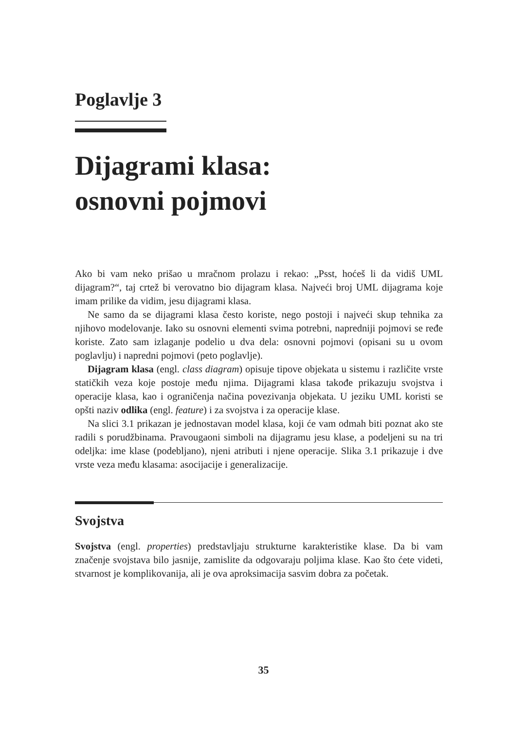Poglavlje 3
Dijagrami klasa:
osnovni pojmovi
Ako bi vam neko prišao u mračnom prolazu i rekao: „Psst, hoćeš li da vidiš UML dijagram?“, taj crtež bi verovatno bio dijagram klasa. Najveći broj UML dijagrama koje imam prilike da vidim, jesu dijagrami klasa.
Ne samo da se dijagrami klasa često koriste, nego postoji i najveći skup tehnika za njihovo modelovanje. Iako su osnovni elementi svima potrebni, napredniji pojmovi se ređe koriste. Zato sam izlaganje podelio u dva dela: osnovni pojmovi (opisani su u ovom poglavlju) i napredni pojmovi (peto poglavlje).
Dijagram klasa (engl. class diagram) opisuje tipove objekata u sistemu i različite vrste statičkih veza koje postoje među njima. Dijagrami klasa takođe prikazuju svojstva i operacije klasa, kao i ograničenja načina povezivanja objekata. U jeziku UML koristi se opšti naziv odlika (engl. feature) i za svojstva i za operacije klase.
Na slici 3.1 prikazan je jednostavan model klasa, koji će vam odmah biti poznat ako ste radili s porudžbinama. Pravougaoni simboli na dijagramu jesu klase, a podeljeni su na tri odeljka: ime klase (podebljano), njeni atributi i njene operacije. Slika 3.1 prikazuje i dve vrste veza među klasama: asocijacije i generalizacije.
Svojstva
Svojstva (engl. properties) predstavljaju strukturne karakteristike klase. Da bi vam značenje svojstava bilo jasnije, zamislite da odgovaraju poljima klase. Kao što ćete videti, stvarnost je komplikovanija, ali je ova aproksimacija sasvim dobra za početak.
35